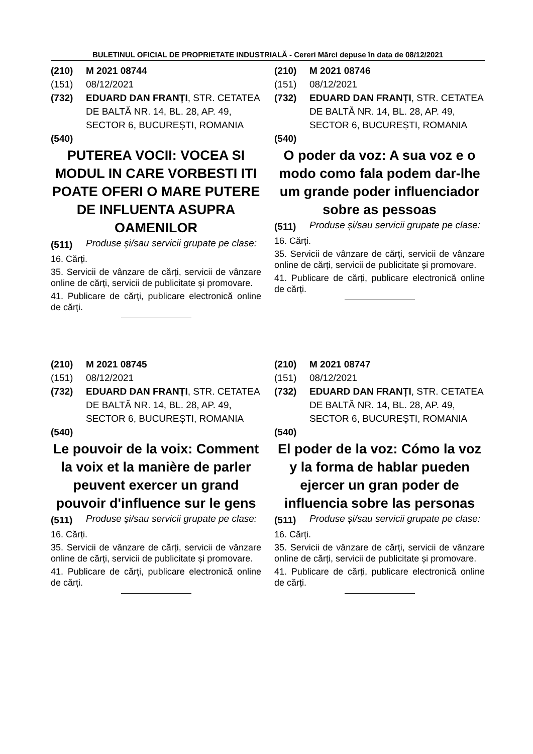BULETINUL OFICIAL DE PROPRIETATE INDUSTRIALĂ - Cereri Mărci depuse în data de 08/12/2021
(210) M 2021 08744
(151) 08/12/2021
(732) EDUARD DAN FRANȚI, STR. CETATEA DE BALTĂ NR. 14, BL. 28, AP. 49, SECTOR 6, BUCUREȘTI, ROMANIA
(540)
PUTEREA VOCII: VOCEA SI MODUL IN CARE VORBESTI ITI POATE OFERI O MARE PUTERE DE INFLUENTA ASUPRA OAMENILOR
(511) Produse și/sau servicii grupate pe clase:
16. Cărți.
35. Servicii de vânzare de cărți, servicii de vânzare online de cărți, servicii de publicitate și promovare.
41. Publicare de cărți, publicare electronică online de cărți.
(210) M 2021 08746
(151) 08/12/2021
(732) EDUARD DAN FRANȚI, STR. CETATEA DE BALTĂ NR. 14, BL. 28, AP. 49, SECTOR 6, BUCUREȘTI, ROMANIA
(540)
O poder da voz: A sua voz e o modo como fala podem dar-lhe um grande poder influenciador sobre as pessoas
(511) Produse și/sau servicii grupate pe clase:
16. Cărți.
35. Servicii de vânzare de cărți, servicii de vânzare online de cărți, servicii de publicitate și promovare.
41. Publicare de cărți, publicare electronică online de cărți.
(210) M 2021 08745
(151) 08/12/2021
(732) EDUARD DAN FRANȚI, STR. CETATEA DE BALTĂ NR. 14, BL. 28, AP. 49, SECTOR 6, BUCUREȘTI, ROMANIA
(540)
Le pouvoir de la voix: Comment la voix et la manière de parler peuvent exercer un grand pouvoir d'influence sur le gens
(511) Produse și/sau servicii grupate pe clase:
16. Cărți.
35. Servicii de vânzare de cărți, servicii de vânzare online de cărți, servicii de publicitate și promovare.
41. Publicare de cărți, publicare electronică online de cărți.
(210) M 2021 08747
(151) 08/12/2021
(732) EDUARD DAN FRANȚI, STR. CETATEA DE BALTĂ NR. 14, BL. 28, AP. 49, SECTOR 6, BUCUREȘTI, ROMANIA
(540)
El poder de la voz: Cómo la voz y la forma de hablar pueden ejercer un gran poder de influencia sobre las personas
(511) Produse și/sau servicii grupate pe clase:
16. Cărți.
35. Servicii de vânzare de cărți, servicii de vânzare online de cărți, servicii de publicitate și promovare.
41. Publicare de cărți, publicare electronică online de cărți.